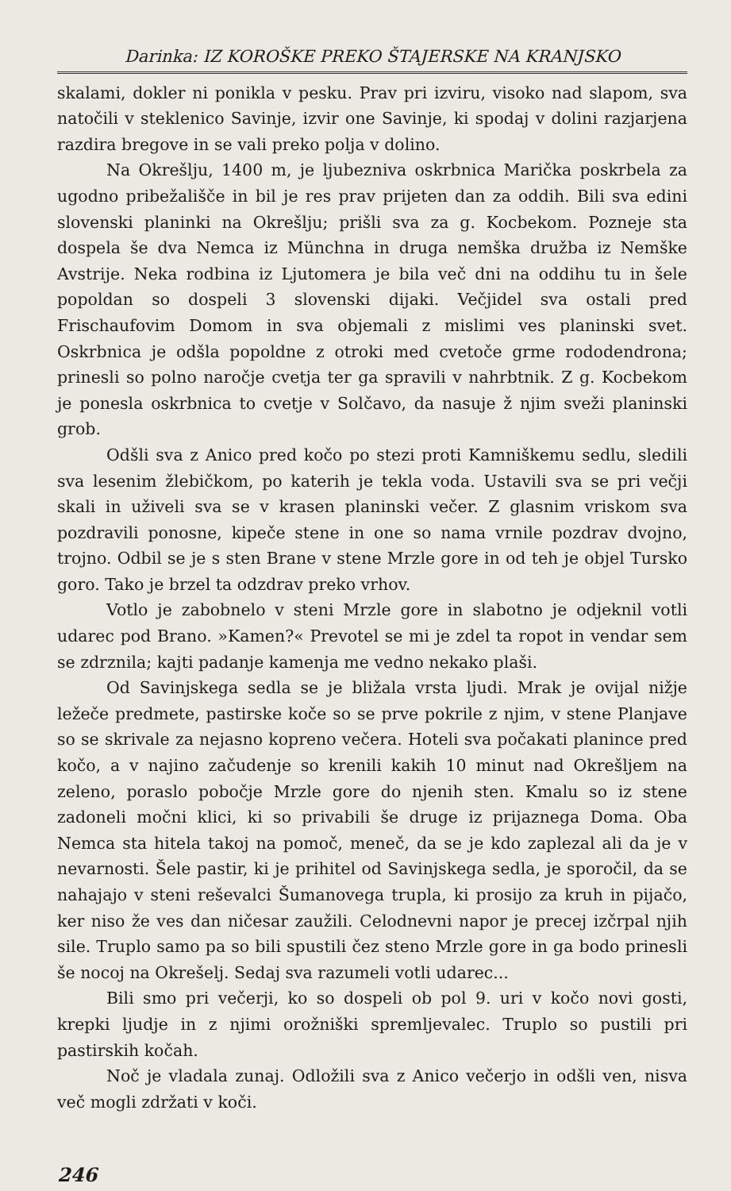Darinka: IZ KOROŠKE PREKO ŠTAJERSKE NA KRANJSKO
skalami, dokler ni ponikla v pesku. Prav pri izviru, visoko nad slapom, sva natočili v steklenico Savinje, izvir one Savinje, ki spodaj v dolini razjarjena razdira bregove in se vali preko polja v dolino.
Na Okrešlju, 1400 m, je ljubezniva oskrbnica Marička poskrbela za ugodno pribežališče in bil je res prav prijeten dan za oddih. Bili sva edini slovenski planinki na Okrešlju; prišli sva za g. Kocbekom. Pozneje sta dospela še dva Nemca iz Münchna in druga nemška družba iz Nemške Avstrije. Neka rodbina iz Ljutomera je bila več dni na oddihu tu in šele popoldan so dospeli 3 slovenski dijaki. Večjidel sva ostali pred Frischaufovim Domom in sva objemali z mislimi ves planinski svet. Oskrbnica je odšla popoldne z otroki med cvetoče grme rododendrona; prinesli so polno naročje cvetja ter ga spravili v nahrbtnik. Z g. Kocbekom je ponesla oskrbnica to cvetje v Solčavo, da nasuje ž njim sveži planinski grob.
Odšli sva z Anico pred kočo po stezi proti Kamniškemu sedlu, sledili sva lesenim žlebičkom, po katerih je tekla voda. Ustavili sva se pri večji skali in uživeli sva se v krasen planinski večer. Z glasnim vriskom sva pozdravili ponosne, kipeče stene in one so nama vrnile pozdrav dvojno, trojno. Odbil se je s sten Brane v stene Mrzle gore in od teh je objel Tursko goro. Tako je brzel ta odzdrav preko vrhov.
Votlo je zabobnelo v steni Mrzle gore in slabotno je odjeknil votli udarec pod Brano. »Kamen?« Prevotel se mi je zdel ta ropot in vendar sem se zdrznila; kajti padanje kamenja me vedno nekako plaši.
Od Savinjskega sedla se je bližala vrsta ljudi. Mrak je ovijal nižje ležeče predmete, pastirske koče so se prve pokrile z njim, v stene Planjave so se skrivale za nejasno kopreno večera. Hoteli sva počakati planince pred kočo, a v najino začudenje so krenili kakih 10 minut nad Okrešljem na zeleno, poraslo pobočje Mrzle gore do njenih sten. Kmalu so iz stene zadoneli močni klici, ki so privabili še druge iz prijaznega Doma. Oba Nemca sta hitela takoj na pomoč, meneč, da se je kdo zaplezal ali da je v nevarnosti. Šele pastir, ki je prihitel od Savinjskega sedla, je sporočil, da se nahajajo v steni reševalci Šumanovega trupla, ki prosijo za kruh in pijačo, ker niso že ves dan ničesar zaužili. Celodnevni napor je precej izčrpal njih sile. Truplo samo pa so bili spustili čez steno Mrzle gore in ga bodo prinesli še nocoj na Okrešelj. Sedaj sva razumeli votli udarec...
Bili smo pri večerji, ko so dospeli ob pol 9. uri v kočo novi gosti, krepki ljudje in z njimi orožniški spremljevalec. Truplo so pustili pri pastirskih kočah.
Noč je vladala zunaj. Odložili sva z Anico večerjo in odšli ven, nisva več mogli zdržati v koči.
246